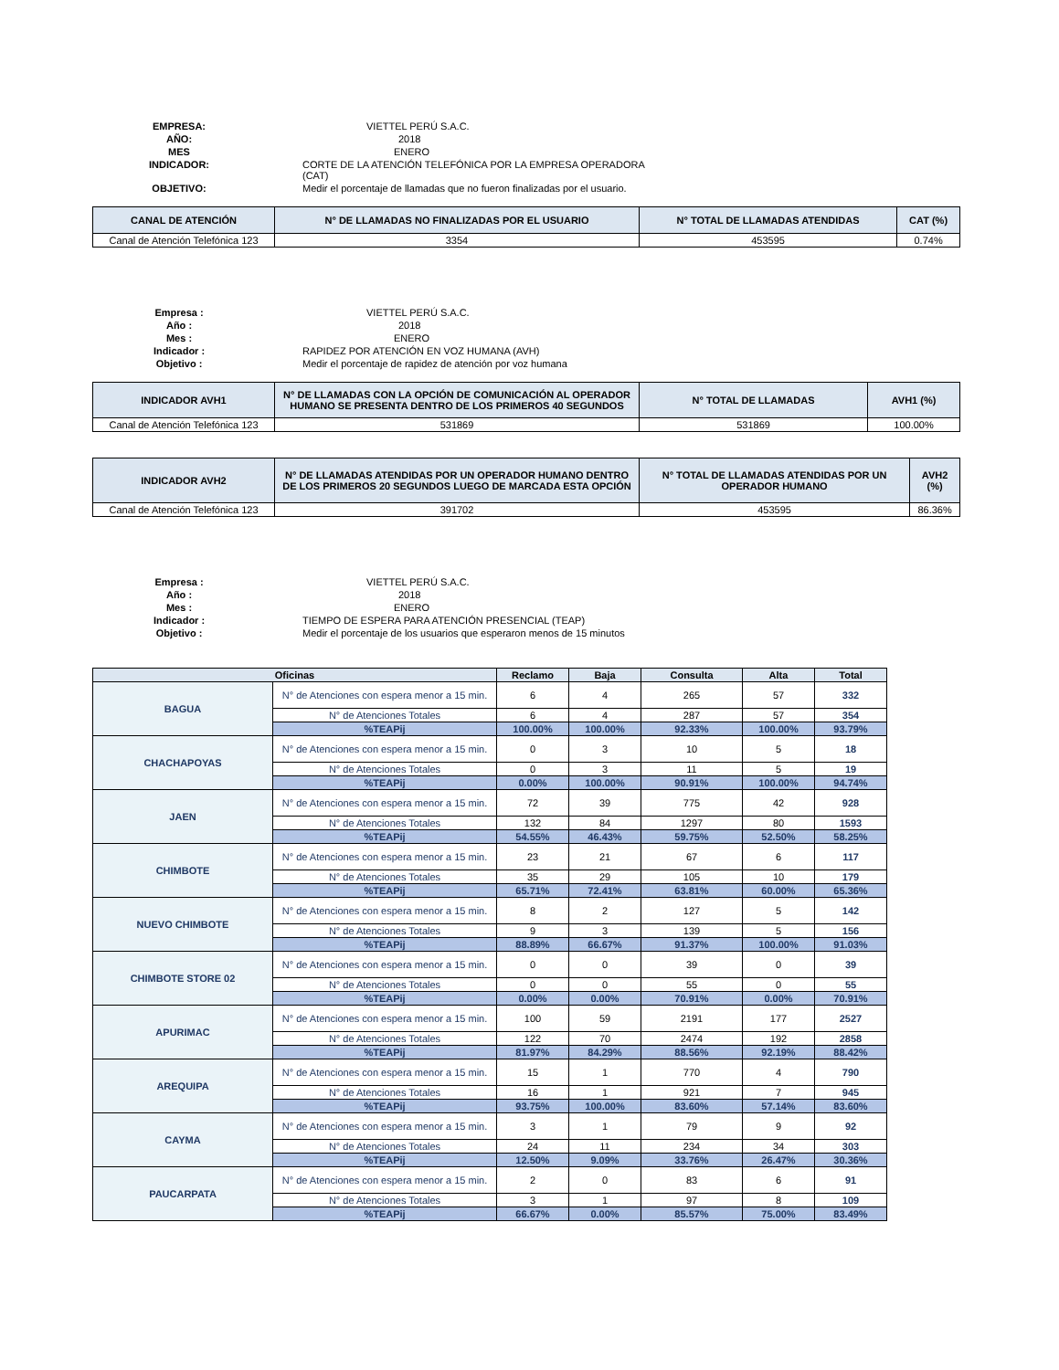EMPRESA: VIETTEL PERÚ S.A.C. AÑO: 2018 MES ENERO INDICADOR: CORTE DE LA ATENCIÓN TELEFÓNICA POR LA EMPRESA OPERADORA (CAT) OBJETIVO: Medir el porcentaje de llamadas que no fueron finalizadas por el usuario.
| CANAL DE ATENCIÓN | N° DE LLAMADAS NO FINALIZADAS POR EL USUARIO | N° TOTAL DE LLAMADAS ATENDIDAS | CAT (%) |
| --- | --- | --- | --- |
| Canal de Atención Telefónica 123 | 3354 | 453595 | 0.74% |
Empresa : VIETTEL PERÚ S.A.C. Año : 2018 Mes : ENERO Indicador : RAPIDEZ POR ATENCIÓN EN VOZ HUMANA (AVH) Objetivo : Medir el porcentaje de rapidez de atención por voz humana
| INDICADOR AVH1 | N° DE LLAMADAS CON LA OPCIÓN DE COMUNICACIÓN AL OPERADOR HUMANO SE PRESENTA DENTRO DE LOS PRIMEROS 40 SEGUNDOS | N° TOTAL DE LLAMADAS | AVH1 (%) |
| --- | --- | --- | --- |
| Canal de Atención Telefónica 123 | 531869 | 531869 | 100.00% |
| INDICADOR AVH2 | N° DE LLAMADAS ATENDIDAS POR UN OPERADOR HUMANO DENTRO DE LOS PRIMEROS 20 SEGUNDOS LUEGO DE MARCADA ESTA OPCIÓN | N° TOTAL DE LLAMADAS ATENDIDAS POR UN OPERADOR HUMANO | AVH2 (%) |
| --- | --- | --- | --- |
| Canal de Atención Telefónica 123 | 391702 | 453595 | 86.36% |
Empresa : VIETTEL PERÚ S.A.C. Año : 2018 Mes : ENERO Indicador : TIEMPO DE ESPERA PARA ATENCIÓN PRESENCIAL (TEAP) Objetivo : Medir el porcentaje de los usuarios que esperaron menos de 15 minutos
| Oficinas | | Reclamo | Baja | Consulta | Alta | Total |
| --- | --- | --- | --- | --- | --- | --- |
| BAGUA | N° de Atenciones con espera menor a 15 min. | 6 | 4 | 265 | 57 | 332 |
| | N° de Atenciones Totales | 6 | 4 | 287 | 57 | 354 |
| | %TEAPij | 100.00% | 100.00% | 92.33% | 100.00% | 93.79% |
| CHACHAPOYAS | N° de Atenciones con espera menor a 15 min. | 0 | 3 | 10 | 5 | 18 |
| | N° de Atenciones Totales | 0 | 3 | 11 | 5 | 19 |
| | %TEAPij | 0.00% | 100.00% | 90.91% | 100.00% | 94.74% |
| JAEN | N° de Atenciones con espera menor a 15 min. | 72 | 39 | 775 | 42 | 928 |
| | N° de Atenciones Totales | 132 | 84 | 1297 | 80 | 1593 |
| | %TEAPij | 54.55% | 46.43% | 59.75% | 52.50% | 58.25% |
| CHIMBOTE | N° de Atenciones con espera menor a 15 min. | 23 | 21 | 67 | 6 | 117 |
| | N° de Atenciones Totales | 35 | 29 | 105 | 10 | 179 |
| | %TEAPij | 65.71% | 72.41% | 63.81% | 60.00% | 65.36% |
| NUEVO CHIMBOTE | N° de Atenciones con espera menor a 15 min. | 8 | 2 | 127 | 5 | 142 |
| | N° de Atenciones Totales | 9 | 3 | 139 | 5 | 156 |
| | %TEAPij | 88.89% | 66.67% | 91.37% | 100.00% | 91.03% |
| CHIMBOTE STORE 02 | N° de Atenciones con espera menor a 15 min. | 0 | 0 | 39 | 0 | 39 |
| | N° de Atenciones Totales | 0 | 0 | 55 | 0 | 55 |
| | %TEAPij | 0.00% | 0.00% | 70.91% | 0.00% | 70.91% |
| APURIMAC | N° de Atenciones con espera menor a 15 min. | 100 | 59 | 2191 | 177 | 2527 |
| | N° de Atenciones Totales | 122 | 70 | 2474 | 192 | 2858 |
| | %TEAPij | 81.97% | 84.29% | 88.56% | 92.19% | 88.42% |
| AREQUIPA | N° de Atenciones con espera menor a 15 min. | 15 | 1 | 770 | 4 | 790 |
| | N° de Atenciones Totales | 16 | 1 | 921 | 7 | 945 |
| | %TEAPij | 93.75% | 100.00% | 83.60% | 57.14% | 83.60% |
| CAYMA | N° de Atenciones con espera menor a 15 min. | 3 | 1 | 79 | 9 | 92 |
| | N° de Atenciones Totales | 24 | 11 | 234 | 34 | 303 |
| | %TEAPij | 12.50% | 9.09% | 33.76% | 26.47% | 30.36% |
| PAUCARPATA | N° de Atenciones con espera menor a 15 min. | 2 | 0 | 83 | 6 | 91 |
| | N° de Atenciones Totales | 3 | 1 | 97 | 8 | 109 |
| | %TEAPij | 66.67% | 0.00% | 85.57% | 75.00% | 83.49% |